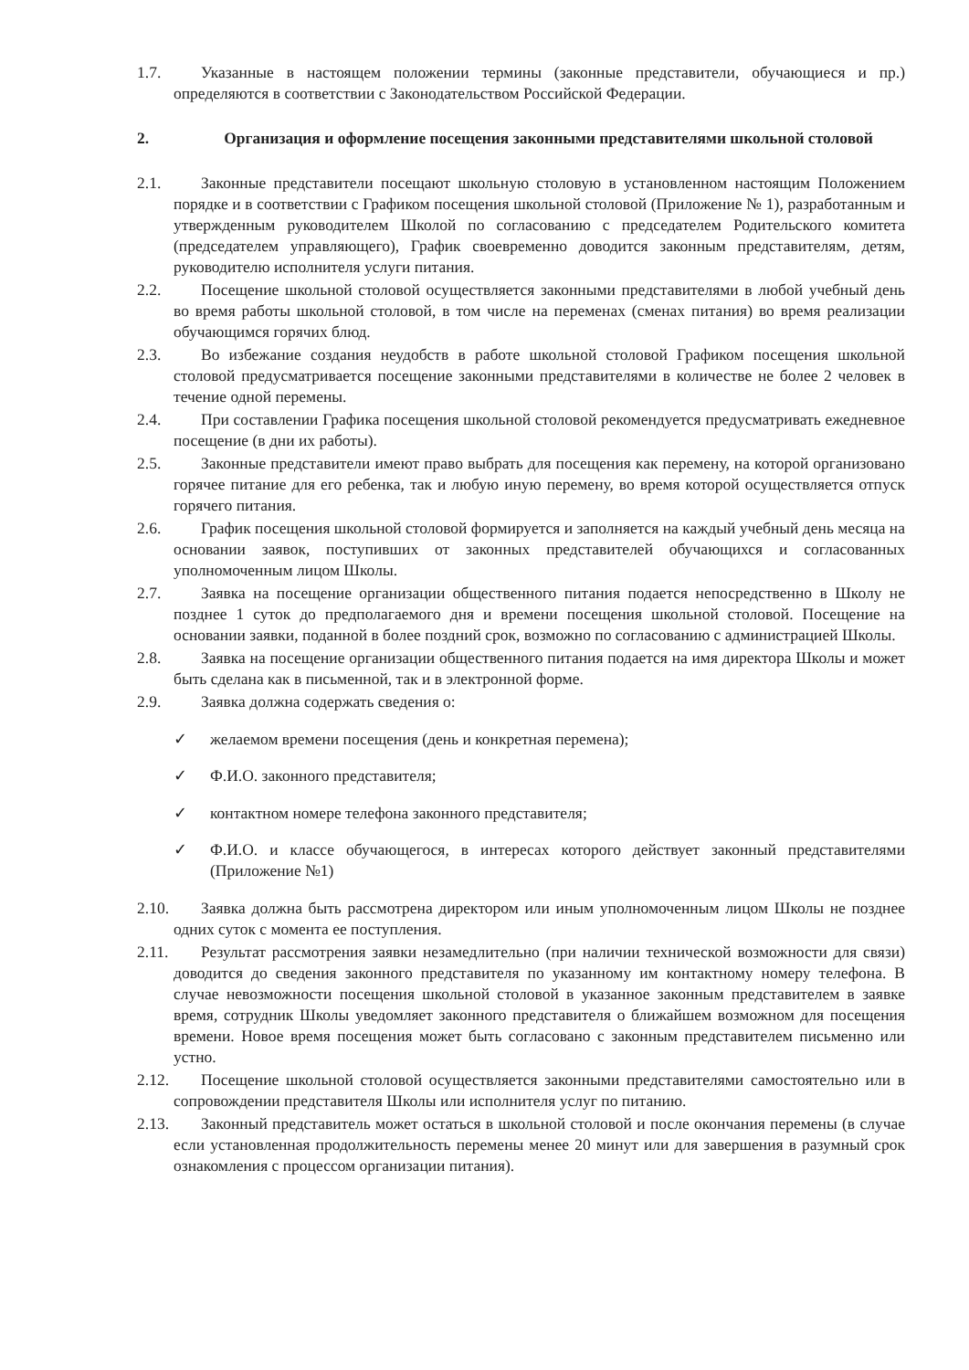1.7. Указанные в настоящем положении термины (законные представители, обучающиеся и пр.) определяются в соответствии с Законодательством Российской Федерации.
2. Организация и оформление посещения законными представителями школьной столовой
2.1. Законные представители посещают школьную столовую в установленном настоящим Положением порядке и в соответствии с Графиком посещения школьной столовой (Приложение № 1), разработанным и утвержденным руководителем Школой по согласованию с председателем Родительского комитета (председателем управляющего), График своевременно доводится законным представителям, детям, руководителю исполнителя услуги питания.
2.2. Посещение школьной столовой осуществляется законными представителями в любой учебный день во время работы школьной столовой, в том числе на переменах (сменах питания) во время реализации обучающимся горячих блюд.
2.3. Во избежание создания неудобств в работе школьной столовой Графиком посещения школьной столовой предусматривается посещение законными представителями в количестве не более 2 человек в течение одной перемены.
2.4. При составлении Графика посещения школьной столовой рекомендуется предусматривать ежедневное посещение (в дни их работы).
2.5. Законные представители имеют право выбрать для посещения как перемену, на которой организовано горячее питание для его ребенка, так и любую иную перемену, во время которой осуществляется отпуск горячего питания.
2.6. График посещения школьной столовой формируется и заполняется на каждый учебный день месяца на основании заявок, поступивших от законных представителей обучающихся и согласованных уполномоченным лицом Школы.
2.7. Заявка на посещение организации общественного питания подается непосредственно в Школу не позднее 1 суток до предполагаемого дня и времени посещения школьной столовой. Посещение на основании заявки, поданной в более поздний срок, возможно по согласованию с администрацией Школы.
2.8. Заявка на посещение организации общественного питания подается на имя директора Школы и может быть сделана как в письменной, так и в электронной форме.
2.9. Заявка должна содержать сведения о:
✓ желаемом времени посещения (день и конкретная перемена);
✓ Ф.И.О. законного представителя;
✓ контактном номере телефона законного представителя;
✓ Ф.И.О. и классе обучающегося, в интересах которого действует законный представителями (Приложение №1)
2.10. Заявка должна быть рассмотрена директором или иным уполномоченным лицом Школы не позднее одних суток с момента ее поступления.
2.11. Результат рассмотрения заявки незамедлительно (при наличии технической возможности для связи) доводится до сведения законного представителя по указанному им контактному номеру телефона. В случае невозможности посещения школьной столовой в указанное законным представителем в заявке время, сотрудник Школы уведомляет законного представителя о ближайшем возможном для посещения времени. Новое время посещения может быть согласовано с законным представителем письменно или устно.
2.12. Посещение школьной столовой осуществляется законными представителями самостоятельно или в сопровождении представителя Школы или исполнителя услуг по питанию.
2.13. Законный представитель может остаться в школьной столовой и после окончания перемены (в случае если установленная продолжительность перемены менее 20 минут или для завершения в разумный срок ознакомления с процессом организации питания).